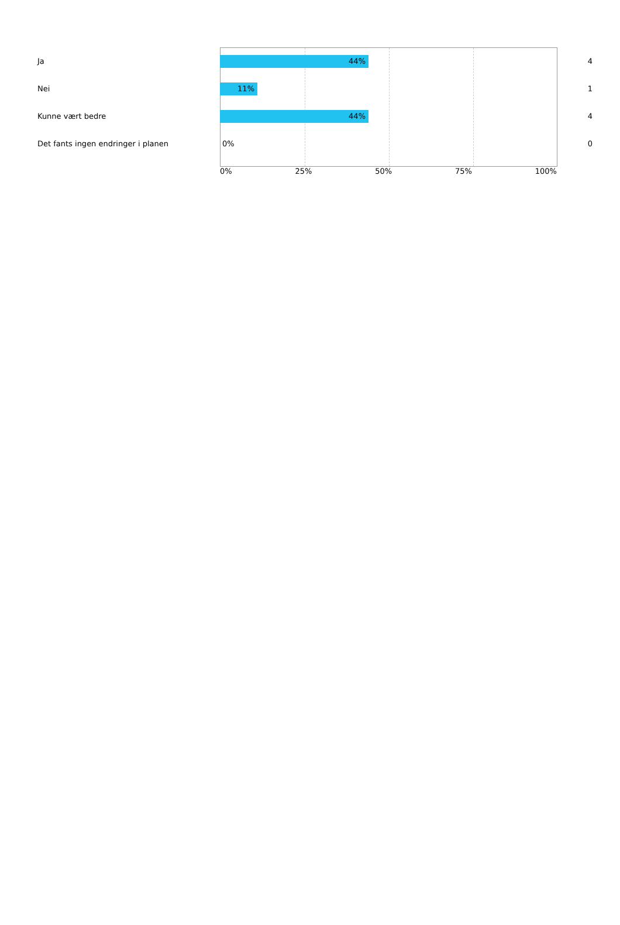Ja
44%
4
Nei
11%
1
Kunne vært bedre
44%
4
Det fants ingen endringer i planen
0%
0
0% 25% 50% 75% 100%